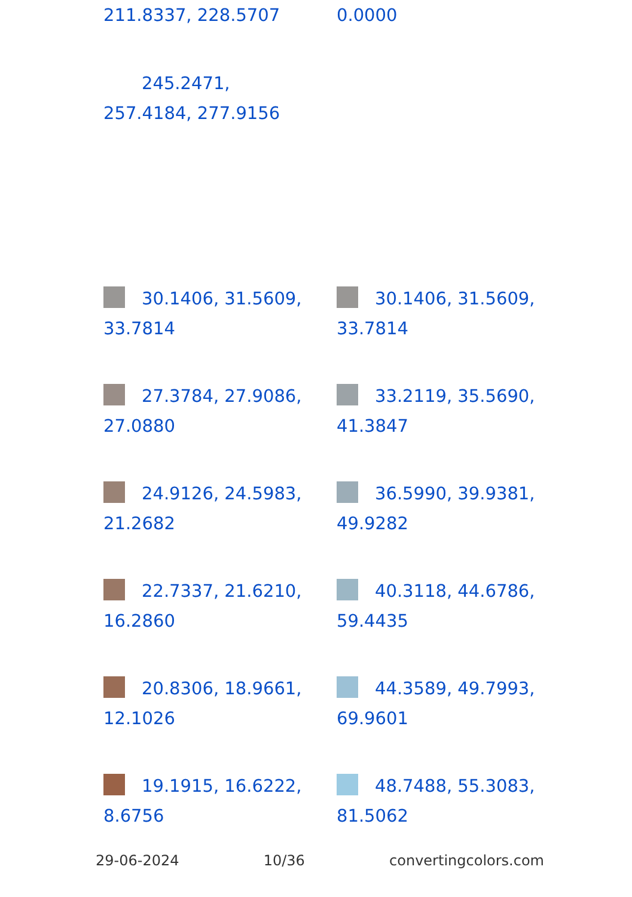| 211.8337, 228.5707 | 0.0000 |
| 245.2471, 257.4184, 277.9156 | |
| 30.1406, 31.5609, 33.7814 | 30.1406, 31.5609, 33.7814 |
| 27.3784, 27.9086, 27.0880 | 33.2119, 35.5690, 41.3847 |
| 24.9126, 24.5983, 21.2682 | 36.5990, 39.9381, 49.9282 |
| 22.7337, 21.6210, 16.2860 | 40.3118, 44.6786, 59.4435 |
| 20.8306, 18.9661, 12.1026 | 44.3589, 49.7993, 69.9601 |
| 19.1915, 16.6222, 8.6756 | 48.7488, 55.3083, 81.5062 |
29-06-2024 10/36 convertingcolors.com